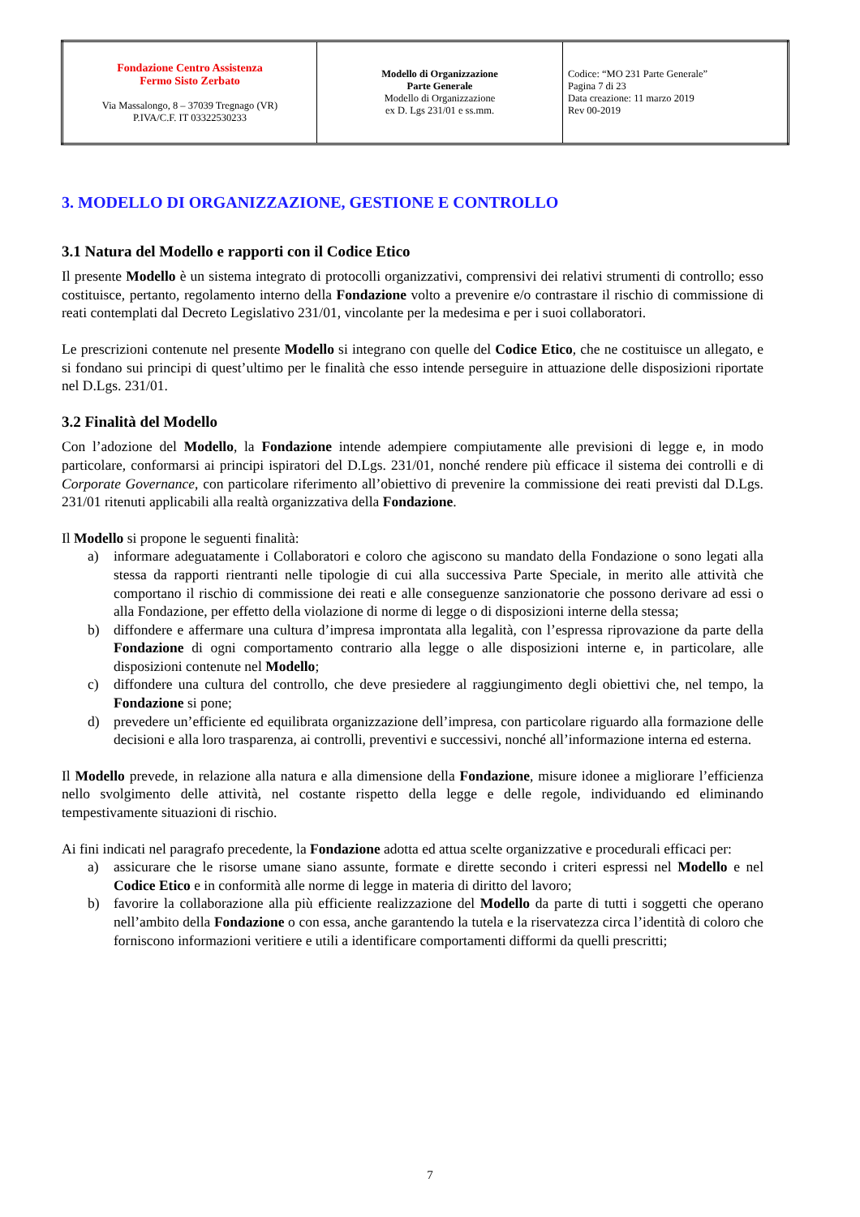| Fondazione Centro Assistenza Fermo Sisto Zerbato Via Massalongo, 8 – 37039 Tregnago (VR) P.IVA/C.F. IT 03322530233 | Modello di Organizzazione Parte Generale Modello di Organizzazione ex D. Lgs 231/01 e ss.mm. | Codice: “MO 231 Parte Generale” Pagina 7 di 23 Data creazione: 11 marzo 2019 Rev 00-2019 |
3. MODELLO DI ORGANIZZAZIONE, GESTIONE E CONTROLLO
3.1 Natura del Modello e rapporti con il Codice Etico
Il presente Modello è un sistema integrato di protocolli organizzativi, comprensivi dei relativi strumenti di controllo; esso costituisce, pertanto, regolamento interno della Fondazione volto a prevenire e/o contrastare il rischio di commissione di reati contemplati dal Decreto Legislativo 231/01, vincolante per la medesima e per i suoi collaboratori.
Le prescrizioni contenute nel presente Modello si integrano con quelle del Codice Etico, che ne costituisce un allegato, e si fondano sui principi di quest’ultimo per le finalità che esso intende perseguire in attuazione delle disposizioni riportate nel D.Lgs. 231/01.
3.2 Finalità del Modello
Con l’adozione del Modello, la Fondazione intende adempiere compiutamente alle previsioni di legge e, in modo particolare, conformarsi ai principi ispiratori del D.Lgs. 231/01, nonché rendere più efficace il sistema dei controlli e di Corporate Governance, con particolare riferimento all’obiettivo di prevenire la commissione dei reati previsti dal D.Lgs. 231/01 ritenuti applicabili alla realtà organizzativa della Fondazione.
Il Modello si propone le seguenti finalità:
a) informare adeguatamente i Collaboratori e coloro che agiscono su mandato della Fondazione o sono legati alla stessa da rapporti rientranti nelle tipologie di cui alla successiva Parte Speciale, in merito alle attività che comportano il rischio di commissione dei reati e alle conseguenze sanzionatorie che possono derivare ad essi o alla Fondazione, per effetto della violazione di norme di legge o di disposizioni interne della stessa;
b) diffondere e affermare una cultura d’impresa improntata alla legalità, con l’espressa riprovazione da parte della Fondazione di ogni comportamento contrario alla legge o alle disposizioni interne e, in particolare, alle disposizioni contenute nel Modello;
c) diffondere una cultura del controllo, che deve presiedere al raggiungimento degli obiettivi che, nel tempo, la Fondazione si pone;
d) prevedere un’efficiente ed equilibrata organizzazione dell’impresa, con particolare riguardo alla formazione delle decisioni e alla loro trasparenza, ai controlli, preventivi e successivi, nonché all’informazione interna ed esterna.
Il Modello prevede, in relazione alla natura e alla dimensione della Fondazione, misure idonee a migliorare l’efficienza nello svolgimento delle attività, nel costante rispetto della legge e delle regole, individuando ed eliminando tempestivamente situazioni di rischio.
Ai fini indicati nel paragrafo precedente, la Fondazione adotta ed attua scelte organizzative e procedurali efficaci per:
a) assicurare che le risorse umane siano assunte, formate e dirette secondo i criteri espressi nel Modello e nel Codice Etico e in conformità alle norme di legge in materia di diritto del lavoro;
b) favorire la collaborazione alla più efficiente realizzazione del Modello da parte di tutti i soggetti che operano nell’ambito della Fondazione o con essa, anche garantendo la tutela e la riservatezza circa l’identità di coloro che forniscono informazioni veritiere e utili a identificare comportamenti difformi da quelli prescritti;
7